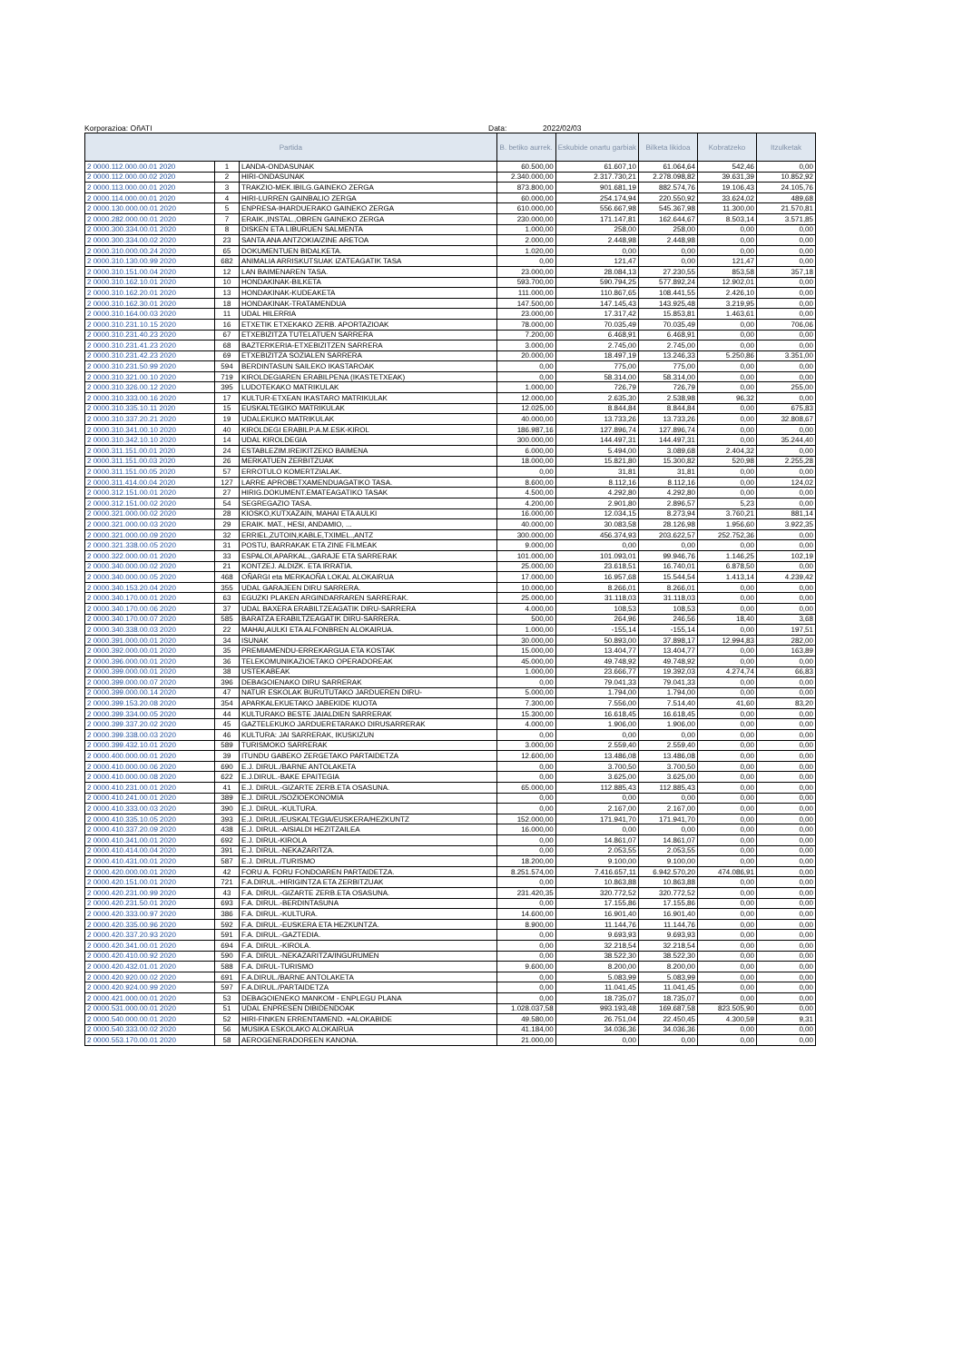Korporazioa: OñATI Data: 2022/02/03
| Partida | | | B. betiko aurrek. | Eskubide onartu garbiak | Bilketa likidoa | Kobratzeko | Itzulketak |
| --- | --- | --- | --- | --- | --- | --- | --- |
| 2 0000.112.000.00.01 2020 | 1 | LANDA-ONDASUNAK | 60.500,00 | 61.607,10 | 61.064,64 | 542,46 | 0,00 |
| 2 0000.112.000.00.02 2020 | 2 | HIRI-ONDASUNAK | 2.340.000,00 | 2.317.730,21 | 2.278.098,82 | 39.631,39 | 10.852,92 |
| 2 0000.113.000.00.01 2020 | 3 | TRAKZIO-MEK.IBILG.GAINEKO ZERGA | 873.800,00 | 901.681,19 | 882.574,76 | 19.106,43 | 24.105,76 |
| 2 0000.114.000.00.01 2020 | 4 | HIRI-LURREN GAINBALIO ZERGA | 60.000,00 | 254.174,94 | 220.550,92 | 33.624,02 | 489,68 |
| 2 0000.130.000.00.01 2020 | 5 | ENPRESA-IHARDUERAKO GAINEKO ZERGA | 610.000,00 | 556.667,98 | 545.367,98 | 11.300,00 | 21.570,81 |
| 2 0000.282.000.00.01 2020 | 7 | ERAIK.,INSTAL.,OBREN GAINEKO ZERGA | 230.000,00 | 171.147,81 | 162.644,67 | 8.503,14 | 3.571,85 |
| 2 0000.300.334.00.01 2020 | 8 | DISKEN ETA LIBURUEN SALMENTA | 1.000,00 | 258,00 | 258,00 | 0,00 | 0,00 |
| 2 0000.300.334.00.02 2020 | 23 | SANTA ANA ANTZOKIA/ZINE ARETOA | 2.000,00 | 2.448,98 | 2.448,98 | 0,00 | 0,00 |
| 2 0000.310.000.00.24 2020 | 65 | DOKUMENTUEN BIDALKETA. | 1.020,00 | 0,00 | 0,00 | 0,00 | 0,00 |
| 2 0000.310.130.00.99 2020 | 682 | ANIMALIA ARRISKUTSUAK IZATEAGATIK TASA | 0,00 | 121,47 | 0,00 | 121,47 | 0,00 |
| 2 0000.310.151.00.04 2020 | 12 | LAN BAIMENAREN TASA. | 23.000,00 | 28.084,13 | 27.230,55 | 853,58 | 357,18 |
| 2 0000.310.162.10.01 2020 | 10 | HONDAKINAK-BILKETA | 593.700,00 | 590.794,25 | 577.892,24 | 12.902,01 | 0,00 |
| 2 0000.310.162.20.01 2020 | 13 | HONDAKINAK-KUDEAKETA | 111.000,00 | 110.867,65 | 108.441,55 | 2.426,10 | 0,00 |
| 2 0000.310.162.30.01 2020 | 18 | HONDAKINAK-TRATAMENDUA | 147.500,00 | 147.145,43 | 143.925,48 | 3.219,95 | 0,00 |
| 2 0000.310.164.00.03 2020 | 11 | UDAL HILERRIA | 23.000,00 | 17.317,42 | 15.853,81 | 1.463,61 | 0,00 |
| 2 0000.310.231.10.15 2020 | 16 | ETXETIK ETXEKAKO ZERB. APORTAZIOAK | 78.000,00 | 70.035,49 | 70.035,49 | 0,00 | 706,06 |
| 2 0000.310.231.40.23 2020 | 67 | ETXEBIZITZA TUTELATUEN SARRERA | 7.200,00 | 6.468,91 | 6.468,91 | 0,00 | 0,00 |
| 2 0000.310.231.41.23 2020 | 68 | BAZTERKERIA-ETXEBIZITZEN SARRERA | 3.000,00 | 2.745,00 | 2.745,00 | 0,00 | 0,00 |
| 2 0000.310.231.42.23 2020 | 69 | ETXEBIZITZA SOZIALEN SARRERA | 20.000,00 | 18.497,19 | 13.246,33 | 5.250,86 | 3.351,00 |
| 2 0000.310.231.50.99 2020 | 594 | BERDINTASUN SAILEKO IKASTAROAK | 0,00 | 775,00 | 775,00 | 0,00 | 0,00 |
| 2 0000.310.321.00.10 2020 | 719 | KIROLDEGIAREN ERABILPENA (IKASTETXEAK) | 0,00 | 58.314,00 | 58.314,00 | 0,00 | 0,00 |
| 2 0000.310.326.00.12 2020 | 395 | LUDOTEKAKO MATRIKULAK | 1.000,00 | 726,79 | 726,79 | 0,00 | 255,00 |
| 2 0000.310.333.00.16 2020 | 17 | KULTUR-ETXEAN IKASTARO MATRIKULAK | 12.000,00 | 2.635,30 | 2.538,98 | 96,32 | 0,00 |
| 2 0000.310.335.10.11 2020 | 15 | EUSKALTEGIKO MATRIKULAK | 12.025,00 | 8.844,84 | 8.844,84 | 0,00 | 675,83 |
| 2 0000.310.337.20.21 2020 | 19 | UDALEKUKO MATRIKULAK | 40.000,00 | 13.733,26 | 13.733,26 | 0,00 | 32.808,67 |
| 2 0000.310.341.00.10 2020 | 40 | KIROLDEGI ERABILP:A.M.ESK-KIROL | 186.987,16 | 127.896,74 | 127.896,74 | 0,00 | 0,00 |
| 2 0000.310.342.10.10 2020 | 14 | UDAL KIROLDEGIA | 300.000,00 | 144.497,31 | 144.497,31 | 0,00 | 35.244,40 |
| 2 0000.311.151.00.01 2020 | 24 | ESTABLEZIM.IREIKITZEKO BAIMENA | 6.000,00 | 5.494,00 | 3.089,68 | 2.404,32 | 0,00 |
| 2 0000.311.151.00.03 2020 | 26 | MERKATUEN ZERBITZUAK | 18.000,00 | 15.821,80 | 15.300,82 | 520,98 | 2.255,28 |
| 2 0000.311.151.00.05 2020 | 57 | ERROTULO KOMERTZIALAK. | 0,00 | 31,81 | 31,81 | 0,00 | 0,00 |
| 2 0000.311.414.00.04 2020 | 127 | LARRE APROBETXAMENDUAGATIKO TASA. | 8.600,00 | 8.112,16 | 8.112,16 | 0,00 | 124,02 |
| 2 0000.312.151.00.01 2020 | 27 | HIRIG.DOKUMENT.EMATEAGATIKO TASAK | 4.500,00 | 4.292,80 | 4.292,80 | 0,00 | 0,00 |
| 2 0000.312.151.00.02 2020 | 54 | SEGREGAZIO TASA. | 4.200,00 | 2.901,80 | 2.896,57 | 5,23 | 0,00 |
| 2 0000.321.000.00.02 2020 | 28 | KIOSKO,KUTXAZAIN, MAHAI ETA AULKI | 16.000,00 | 12.034,15 | 8.273,94 | 3.760,21 | 881,14 |
| 2 0000.321.000.00.03 2020 | 29 | ERAIK. MAT., HESI, ANDAMIO, ... | 40.000,00 | 30.083,58 | 28.126,98 | 1.956,60 | 3.922,35 |
| 2 0000.321.000.00.09 2020 | 32 | ERRIEL,ZUTOIN,KABLE,TXIMEL.,ANTZ | 300.000,00 | 456.374,93 | 203.622,57 | 252.752,36 | 0,00 |
| 2 0000.321.338.00.05 2020 | 31 | POSTU, BARRAKAK ETA ZINE FILMEAK | 9.000,00 | 0,00 | 0,00 | 0,00 | 0,00 |
| 2 0000.322.000.00.01 2020 | 33 | ESPALOI,APARKAL.,GARAJE ETA SARRERAK | 101.000,00 | 101.093,01 | 99.946,76 | 1.146,25 | 102,19 |
| 2 0000.340.000.00.02 2020 | 21 | KONTZEJ. ALDIZK. ETA IRRATIA. | 25.000,00 | 23.618,51 | 16.740,01 | 6.878,50 | 0,00 |
| 2 0000.340.000.00.05 2020 | 468 | OÑARGI eta MERKAOÑA LOKAL ALOKAIRUA | 17.000,00 | 16.957,68 | 15.544,54 | 1.413,14 | 4.239,42 |
| 2 0000.340.153.20.04 2020 | 355 | UDAL GARAJEEN DIRU SARRERA. | 10.000,00 | 8.266,01 | 8.266,01 | 0,00 | 0,00 |
| 2 0000.340.170.00.01 2020 | 63 | EGUZKI PLAKEN ARGINDARRAREN SARRERAK. | 25.000,00 | 31.118,03 | 31.118,03 | 0,00 | 0,00 |
| 2 0000.340.170.00.06 2020 | 37 | UDAL BAXERA ERABILTZEAGATIK DIRU-SARRERA | 4.000,00 | 108,53 | 108,53 | 0,00 | 0,00 |
| 2 0000.340.170.00.07 2020 | 585 | BARATZA ERABILTZEAGATIK DIRU-SARRERA. | 500,00 | 264,96 | 246,56 | 18,40 | 3,68 |
| 2 0000.340.338.00.03 2020 | 22 | MAHAI,AULKI ETA ALFONBREN ALOKAIRUA. | 1.000,00 | -155,14 | -155,14 | 0,00 | 197,51 |
| 2 0000.391.000.00.01 2020 | 34 | ISUNAK | 30.000,00 | 50.893,00 | 37.898,17 | 12.994,83 | 282,00 |
| 2 0000.392.000.00.01 2020 | 35 | PREMIAMENDU-ERREKARGUA ETA KOSTAK | 15.000,00 | 13.404,77 | 13.404,77 | 0,00 | 163,89 |
| 2 0000.396.000.00.01 2020 | 36 | TELEKOMUNIKAZIOETAKO OPERADOREAK | 45.000,00 | 49.748,92 | 49.748,92 | 0,00 | 0,00 |
| 2 0000.399.000.00.01 2020 | 38 | USTEKABEAK | 1.000,00 | 23.666,77 | 19.392,03 | 4.274,74 | 66,83 |
| 2 0000.399.000.00.07 2020 | 396 | DEBAGOIENAKO DIRU SARRERAK | 0,00 | 79.041,33 | 79.041,33 | 0,00 | 0,00 |
| 2 0000.399.000.00.14 2020 | 47 | NATUR ESKOLAK BURUTUTAKO JARDUEREN DIRU- | 5.000,00 | 1.794,00 | 1.794,00 | 0,00 | 0,00 |
| 2 0000.399.153.20.08 2020 | 354 | APARKALEKUETAKO JABEKIDE KUOTA | 7.300,00 | 7.556,00 | 7.514,40 | 41,60 | 83,20 |
| 2 0000.399.334.00.05 2020 | 44 | KULTURAKO BESTE JAIALDIEN SARRERAK | 15.300,00 | 16.618,45 | 16.618,45 | 0,00 | 0,00 |
| 2 0000.399.337.20.02 2020 | 45 | GAZTELEKUKO JARDUERETARAKO DIRUSARRERAK | 4.000,00 | 1.906,00 | 1.906,00 | 0,00 | 0,00 |
| 2 0000.399.338.00.03 2020 | 46 | KULTURA: JAI SARRERAK, IKUSKIZUN | 0,00 | 0,00 | 0,00 | 0,00 | 0,00 |
| 2 0000.399.432.10.01 2020 | 589 | TURISMOKO SARRERAK | 3.000,00 | 2.559,40 | 2.559,40 | 0,00 | 0,00 |
| 2 0000.400.000.00.01 2020 | 39 | ITUNDU GABEKO ZERGETAKO PARTAIDETZA | 12.600,00 | 13.486,08 | 13.486,08 | 0,00 | 0,00 |
| 2 0000.410.000.00.06 2020 | 690 | E.J. DIRUL./BARNE ANTOLAKETA | 0,00 | 3.700,50 | 3.700,50 | 0,00 | 0,00 |
| 2 0000.410.000.00.08 2020 | 622 | E.J.DIRUL.-BAKE EPAITEGIA | 0,00 | 3.625,00 | 3.625,00 | 0,00 | 0,00 |
| 2 0000.410.231.00.01 2020 | 41 | E.J. DIRUL.-GIZARTE ZERB.ETA OSASUNA. | 65.000,00 | 112.885,43 | 112.885,43 | 0,00 | 0,00 |
| 2 0000.410.241.00.01 2020 | 389 | E.J. DIRUL./SOZIOEKONOMIA | 0,00 | 0,00 | 0,00 | 0,00 | 0,00 |
| 2 0000.410.333.00.03 2020 | 390 | E.J. DIRUL.-KULTURA. | 0,00 | 2.167,00 | 2.167,00 | 0,00 | 0,00 |
| 2 0000.410.335.10.05 2020 | 393 | E.J. DIRUL./EUSKALTEGIA/EUSKERA/HEZKUNTZ | 152.000,00 | 171.941,70 | 171.941,70 | 0,00 | 0,00 |
| 2 0000.410.337.20.09 2020 | 438 | E.J. DIRUL.-AISIALDI HEZITZAILEA | 16.000,00 | 0,00 | 0,00 | 0,00 | 0,00 |
| 2 0000.410.341.00.01 2020 | 692 | E.J. DIRUL-KIROLA | 0,00 | 14.861,07 | 14.861,07 | 0,00 | 0,00 |
| 2 0000.410.414.00.04 2020 | 391 | E.J. DIRUL.-NEKAZARITZA. | 0,00 | 2.053,55 | 2.053,55 | 0,00 | 0,00 |
| 2 0000.410.431.00.01 2020 | 587 | E.J. DIRUL./TURISMO | 18.200,00 | 9.100,00 | 9.100,00 | 0,00 | 0,00 |
| 2 0000.420.000.00.01 2020 | 42 | FORU A. FORU FONDOAREN PARTAIDETZA. | 8.251.574,00 | 7.416.657,11 | 6.942.570,20 | 474.086,91 | 0,00 |
| 2 0000.420.151.00.01 2020 | 721 | F.A.DIRUL.-HIRIGINTZA ETA ZERBITZUAK | 0,00 | 10.863,88 | 10.863,88 | 0,00 | 0,00 |
| 2 0000.420.231.00.99 2020 | 43 | F.A. DIRUL.-GIZARTE ZERB.ETA OSASUNA. | 231.420,35 | 320.772,52 | 320.772,52 | 0,00 | 0,00 |
| 2 0000.420.231.50.01 2020 | 693 | F.A. DIRUL.-BERDINTASUNA | 0,00 | 17.155,86 | 17.155,86 | 0,00 | 0,00 |
| 2 0000.420.333.00.97 2020 | 386 | F.A. DIRUL.-KULTURA. | 14.600,00 | 16.901,40 | 16.901,40 | 0,00 | 0,00 |
| 2 0000.420.335.00.96 2020 | 592 | F.A. DIRUL.-EUSKERA ETA HEZKUNTZA. | 8.900,00 | 11.144,76 | 11.144,76 | 0,00 | 0,00 |
| 2 0000.420.337.20.93 2020 | 591 | F.A. DIRUL.-GAZTEDIA. | 0,00 | 9.693,93 | 9.693,93 | 0,00 | 0,00 |
| 2 0000.420.341.00.01 2020 | 694 | F.A. DIRUL.-KIROLA. | 0,00 | 32.218,54 | 32.218,54 | 0,00 | 0,00 |
| 2 0000.420.410.00.92 2020 | 590 | F.A. DIRUL.-NEKAZARITZA/INGURUMEN | 0,00 | 38.522,30 | 38.522,30 | 0,00 | 0,00 |
| 2 0000.420.432.01.01 2020 | 588 | F.A. DIRUL-TURISMO | 9.600,00 | 8.200,00 | 8.200,00 | 0,00 | 0,00 |
| 2 0000.420.920.00.02 2020 | 691 | F.A.DIRUL./BARNE ANTOLAKETA | 0,00 | 5.083,99 | 5.083,99 | 0,00 | 0,00 |
| 2 0000.420.924.00.99 2020 | 597 | F.A.DIRUL./PARTAIDETZA | 0,00 | 11.041,45 | 11.041,45 | 0,00 | 0,00 |
| 2 0000.421.000.00.01 2020 | 53 | DEBAGOIENEKO MANKOM - ENPLEGU PLANA | 0,00 | 18.735,07 | 18.735,07 | 0,00 | 0,00 |
| 2 0000.531.000.00.01 2020 | 51 | UDAL ENPRESEN DIBIDENDOAK | 1.028.037,58 | 993.193,48 | 169.687,58 | 823.505,90 | 0,00 |
| 2 0000.540.000.00.01 2020 | 52 | HIRI-FINKEN ERRENTAMEND. +ALOKABIDE | 49.580,00 | 26.751,04 | 22.450,45 | 4.300,59 | 9,31 |
| 2 0000.540.333.00.02 2020 | 56 | MUSIKA ESKOLAKO ALOKAIRUA | 41.184,00 | 34.036,36 | 34.036,36 | 0,00 | 0,00 |
| 2 0000.553.170.00.01 2020 | 58 | AEROGENERADOREEN KANONA. | 21.000,00 | 0,00 | 0,00 | 0,00 | 0,00 |